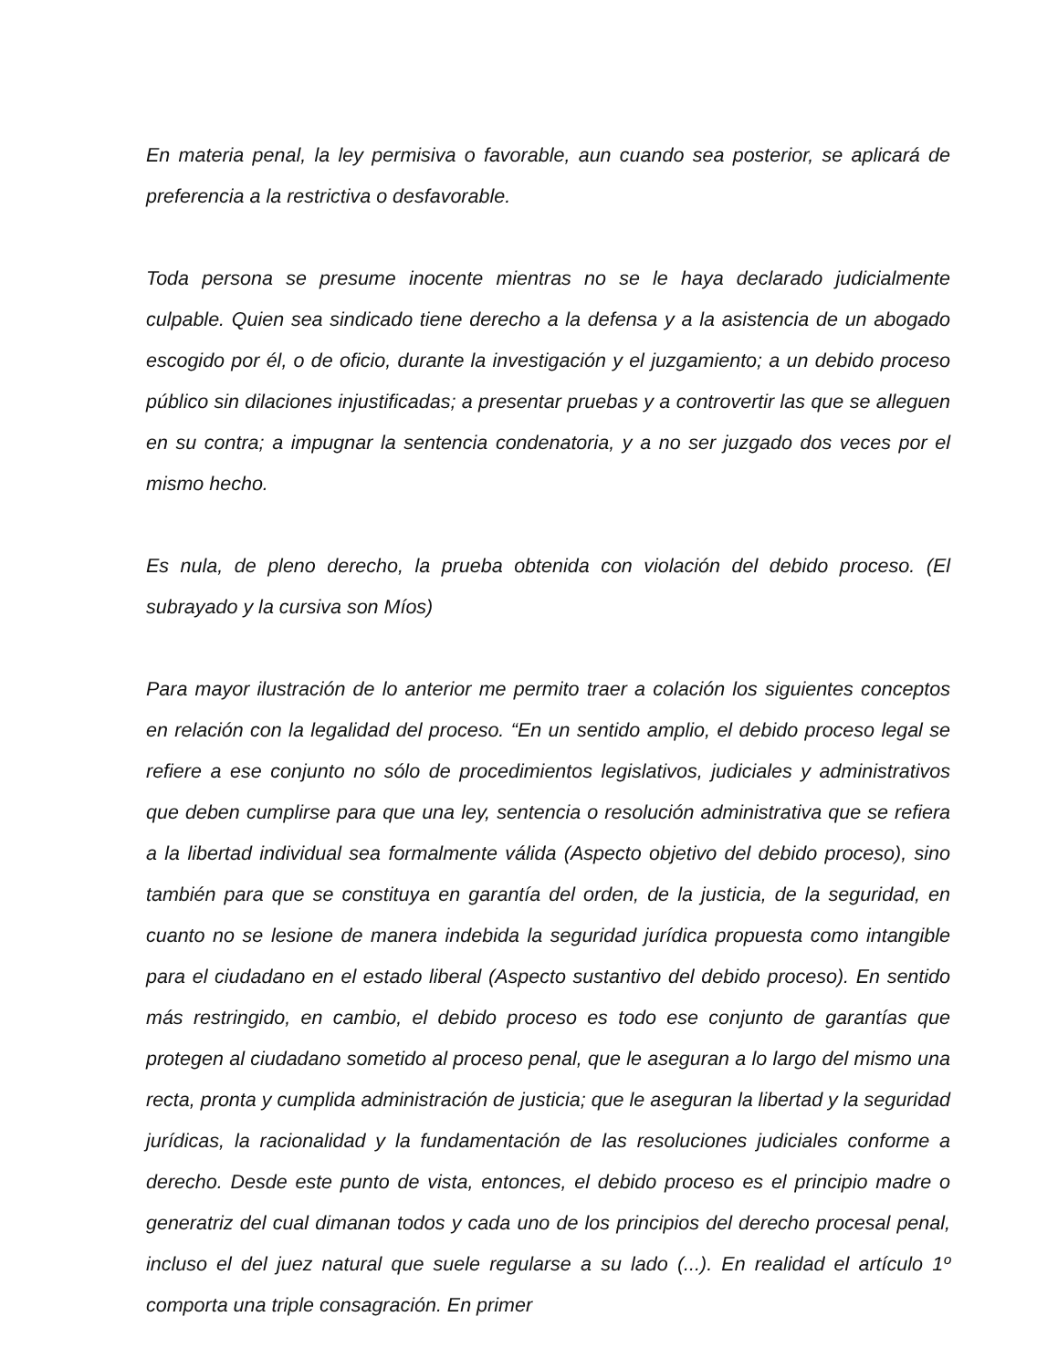En materia penal, la ley permisiva o favorable, aun cuando sea posterior, se aplicará de preferencia a la restrictiva o desfavorable.
Toda persona se presume inocente mientras no se le haya declarado judicialmente culpable. Quien sea sindicado tiene derecho a la defensa y a la asistencia de un abogado escogido por él, o de oficio, durante la investigación y el juzgamiento; a un debido proceso público sin dilaciones injustificadas; a presentar pruebas y a controvertir las que se alleguen en su contra; a impugnar la sentencia condenatoria, y a no ser juzgado dos veces por el mismo hecho.
Es nula, de pleno derecho, la prueba obtenida con violación del debido proceso. (El subrayado y la cursiva son Míos)
Para mayor ilustración de lo anterior me permito traer a colación los siguientes conceptos en relación con la legalidad del proceso. “En un sentido amplio, el debido proceso legal se refiere a ese conjunto no sólo de procedimientos legislativos, judiciales y administrativos que deben cumplirse para que una ley, sentencia o resolución administrativa que se refiera a la libertad individual sea formalmente válida (Aspecto objetivo del debido proceso), sino también para que se constituya en garantía del orden, de la justicia, de la seguridad, en cuanto no se lesione de manera indebida la seguridad jurídica propuesta como intangible para el ciudadano en el estado liberal (Aspecto sustantivo del debido proceso). En sentido más restringido, en cambio, el debido proceso es todo ese conjunto de garantías que protegen al ciudadano sometido al proceso penal, que le aseguran a lo largo del mismo una recta, pronta y cumplida administración de justicia; que le aseguran la libertad y la seguridad jurídicas, la racionalidad y la fundamentación de las resoluciones judiciales conforme a derecho. Desde este punto de vista, entonces, el debido proceso es el principio madre o generatriz del cual dimanan todos y cada uno de los principios del derecho procesal penal, incluso el del juez natural que suele regularse a su lado (...). En realidad el artículo 1º comporta una triple consagración. En primer